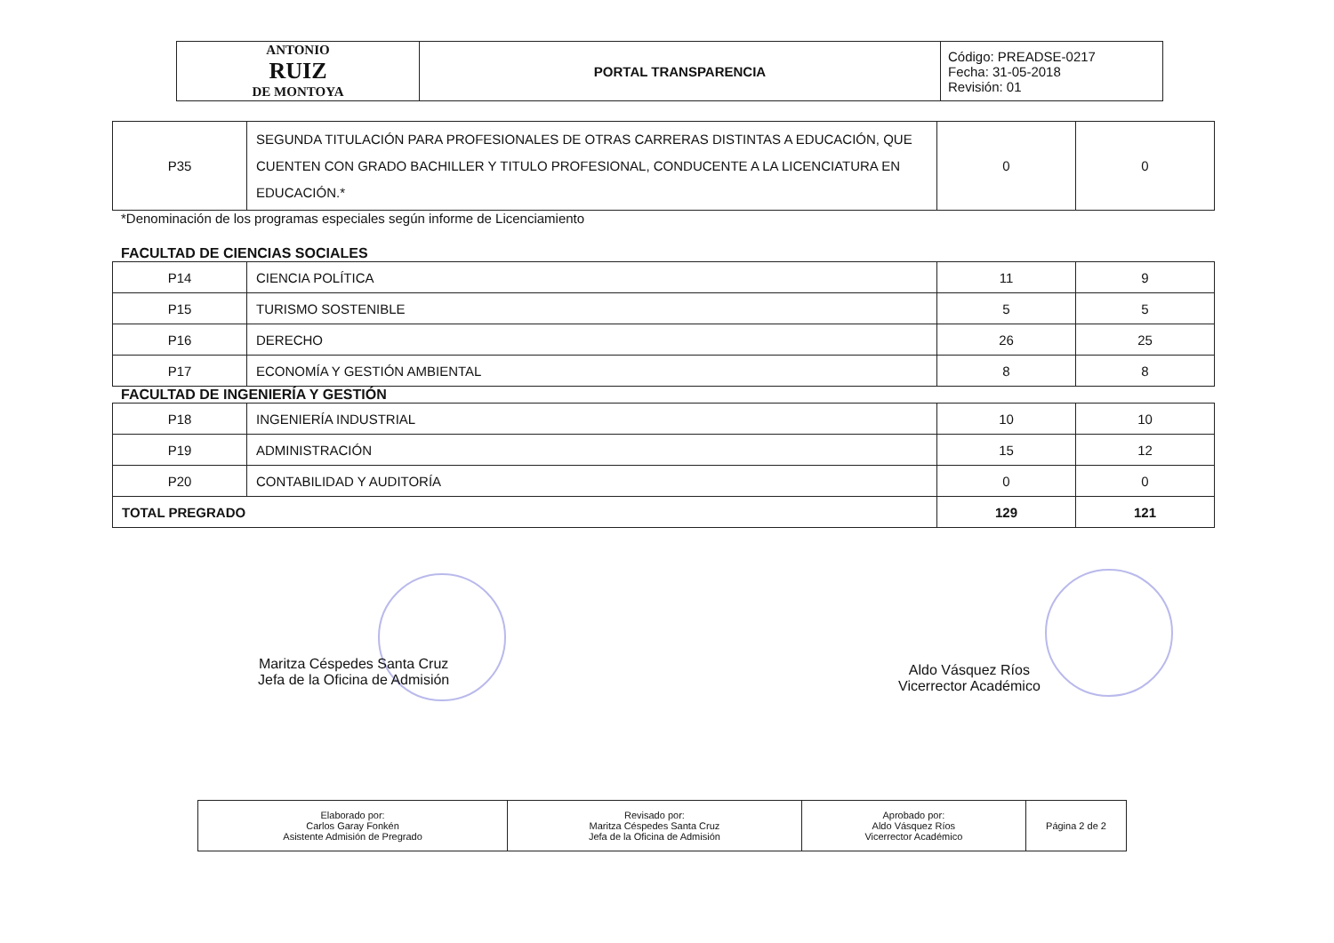| ANTONIO RUIZ DE MONTOYA | PORTAL TRANSPARENCIA | Código: PREADSE-0217 Fecha: 31-05-2018 Revisión: 01 |
| P35 | SEGUNDA TITULACIÓN PARA PROFESIONALES DE OTRAS CARRERAS DISTINTAS A EDUCACIÓN, QUE CUENTEN CON GRADO BACHILLER Y TITULO PROFESIONAL, CONDUCENTE A LA LICENCIATURA EN EDUCACIÓN.* | 0 | 0 |
*Denominación de los programas especiales según informe de Licenciamiento
FACULTAD DE CIENCIAS SOCIALES
| P14 | CIENCIA POLÍTICA | 11 | 9 |
| P15 | TURISMO SOSTENIBLE | 5 | 5 |
| P16 | DERECHO | 26 | 25 |
| P17 | ECONOMÍA Y GESTIÓN AMBIENTAL | 8 | 8 |
FACULTAD DE INGENIERÍA Y GESTIÓN
| P18 | INGENIERÍA INDUSTRIAL | 10 | 10 |
| P19 | ADMINISTRACIÓN | 15 | 12 |
| P20 | CONTABILIDAD Y AUDITORÍA | 0 | 0 |
| TOTAL PREGRADO | | 129 | 121 |
Maritza Céspedes Santa Cruz
Jefa de la Oficina de Admisión
Aldo Vásquez Ríos
Vicerrector Académico
| Elaborado por: Carlos Garay Fonkén Asistente Admisión de Pregrado | Revisado por: Maritza Céspedes Santa Cruz Jefa de la Oficina de Admisión | Aprobado por: Aldo Vásquez Ríos Vicerrector Académico | Página 2 de 2 |